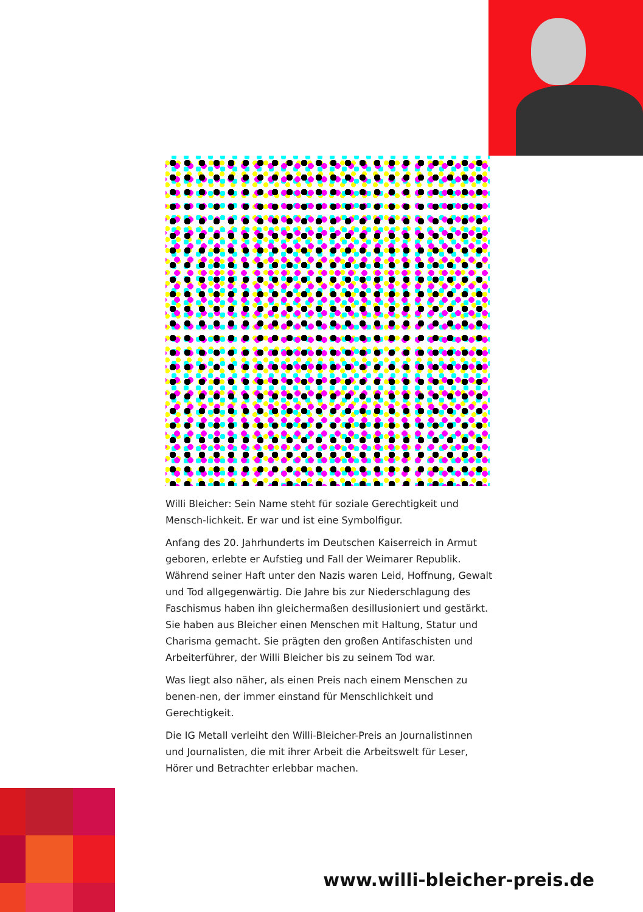Willi Bleicher: Sein Name steht für soziale Gerechtigkeit und Mensch-lichkeit. Er war und ist eine Symbolfigur.
Anfang des 20. Jahrhunderts im Deutschen Kaiserreich in Armut geboren, erlebte er Aufstieg und Fall der Weimarer Republik. Während seiner Haft unter den Nazis waren Leid, Hoffnung, Gewalt und Tod allgegenwärtig. Die Jahre bis zur Niederschlagung des Faschismus haben ihn gleichermaßen desillusioniert und gestärkt. Sie haben aus Bleicher einen Menschen mit Haltung, Statur und Charisma gemacht. Sie prägten den großen Antifaschisten und Arbeiterführer, der Willi Bleicher bis zu seinem Tod war.
Was liegt also näher, als einen Preis nach einem Menschen zu benen-nen, der immer einstand für Menschlichkeit und Gerechtigkeit.
Die IG Metall verleiht den Willi-Bleicher-Preis an Journalistinnen und Journalisten, die mit ihrer Arbeit die Arbeitswelt für Leser, Hörer und Betrachter erlebbar machen.
www.willi-bleicher-preis.de